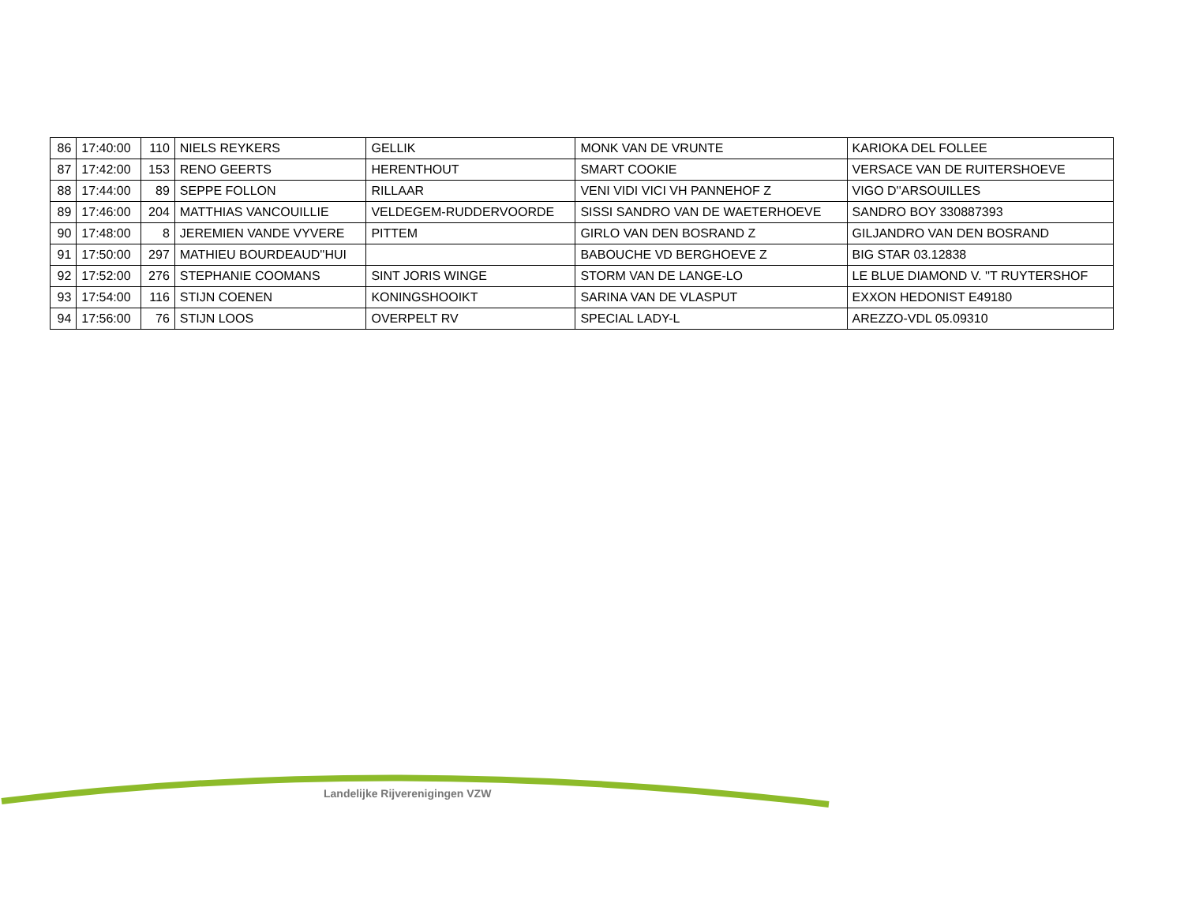| 86 | 17:40:00 | 110 | NIELS REYKERS | GELLIK | MONK VAN DE VRUNTE | KARIOKA DEL FOLLEE |
| 87 | 17:42:00 | 153 | RENO GEERTS | HERENTHOUT | SMART COOKIE | VERSACE VAN DE RUITERSHOEVE |
| 88 | 17:44:00 | 89 | SEPPE FOLLON | RILLAAR | VENI VIDI VICI VH PANNEHOF Z | VIGO D''ARSOUILLES |
| 89 | 17:46:00 | 204 | MATTHIAS VANCOUILLIE | VELDEGEM-RUDDERVOORDE | SISSI SANDRO VAN DE WAETERHOEVE | SANDRO BOY 330887393 |
| 90 | 17:48:00 | 8 | JEREMIEN VANDE VYVERE | PITTEM | GIRLO VAN DEN BOSRAND Z | GILJANDRO VAN DEN BOSRAND |
| 91 | 17:50:00 | 297 | MATHIEU BOURDEAUD''HUI | | BABOUCHE VD BERGHOEVE Z | BIG STAR 03.12838 |
| 92 | 17:52:00 | 276 | STEPHANIE COOMANS | SINT JORIS WINGE | STORM VAN DE LANGE-LO | LE BLUE DIAMOND V. ''T RUYTERSHOF |
| 93 | 17:54:00 | 116 | STIJN COENEN | KONINGSHOOIKT | SARINA VAN DE VLASPUT | EXXON HEDONIST E49180 |
| 94 | 17:56:00 | 76 | STIJN LOOS | OVERPELT RV | SPECIAL LADY-L | AREZZO-VDL 05.09310 |
Landelijke Rijverenigingen VZW